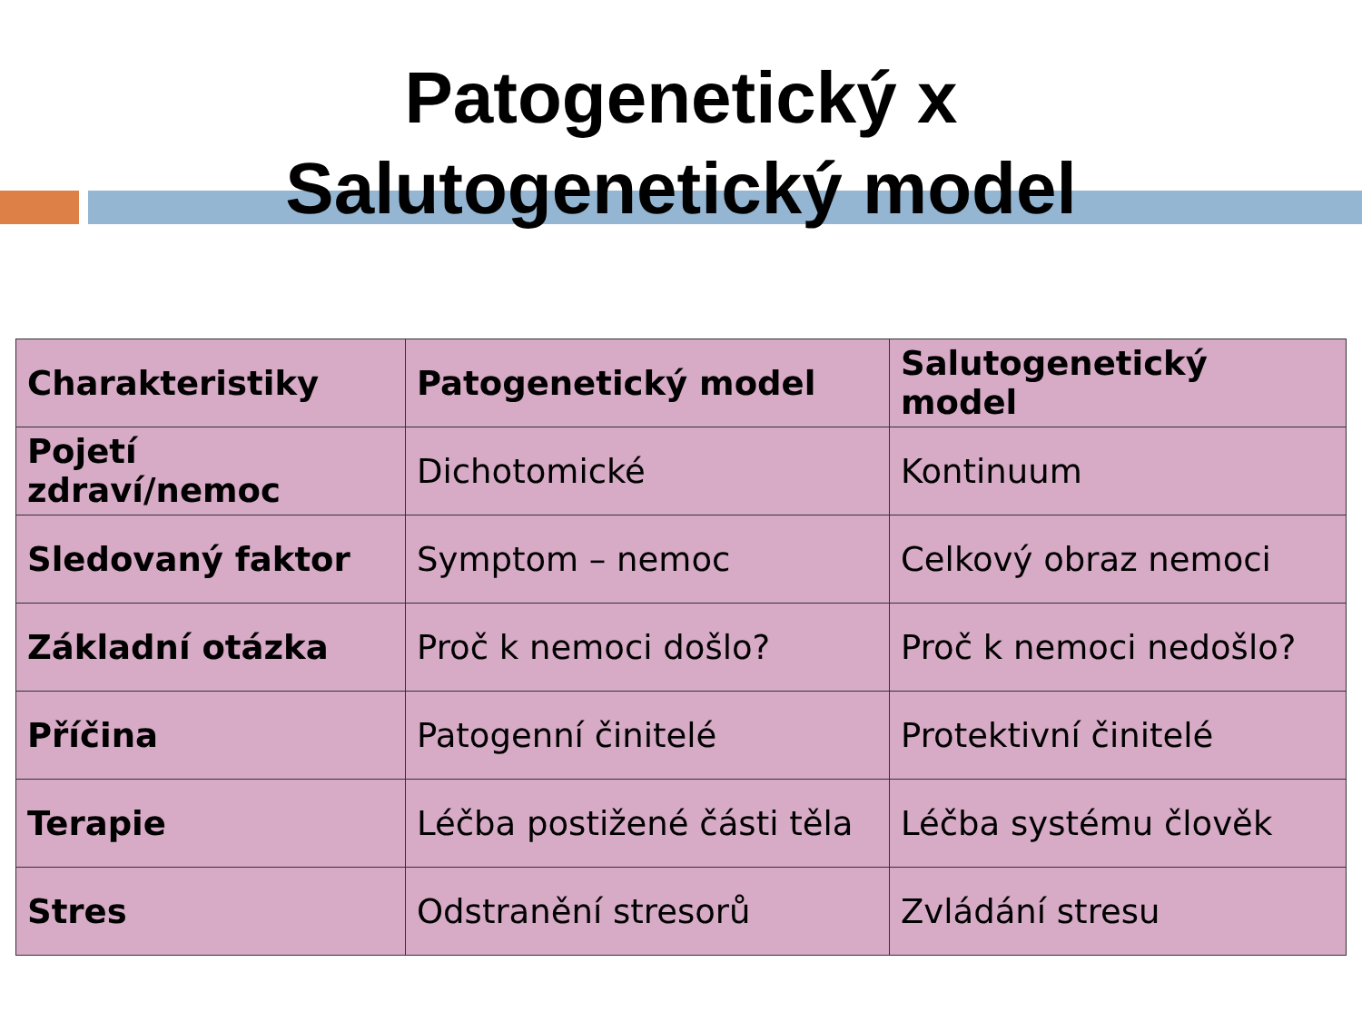Patogenetický x
Salutogenetický model
| Charakteristiky | Patogenetický model | Salutogenetický model |
| --- | --- | --- |
| Pojetí zdraví/nemoc | Dichotomické | Kontinuum |
| Sledovaný faktor | Symptom – nemoc | Celkový obraz nemoci |
| Základní otázka | Proč k nemoci došlo? | Proč k nemoci nedošlo? |
| Příčina | Patogenní činitelé | Protektivní činitelé |
| Terapie | Léčba postižené části těla | Léčba systému člověk |
| Stres | Odstranění stresorů | Zvládání stresu |